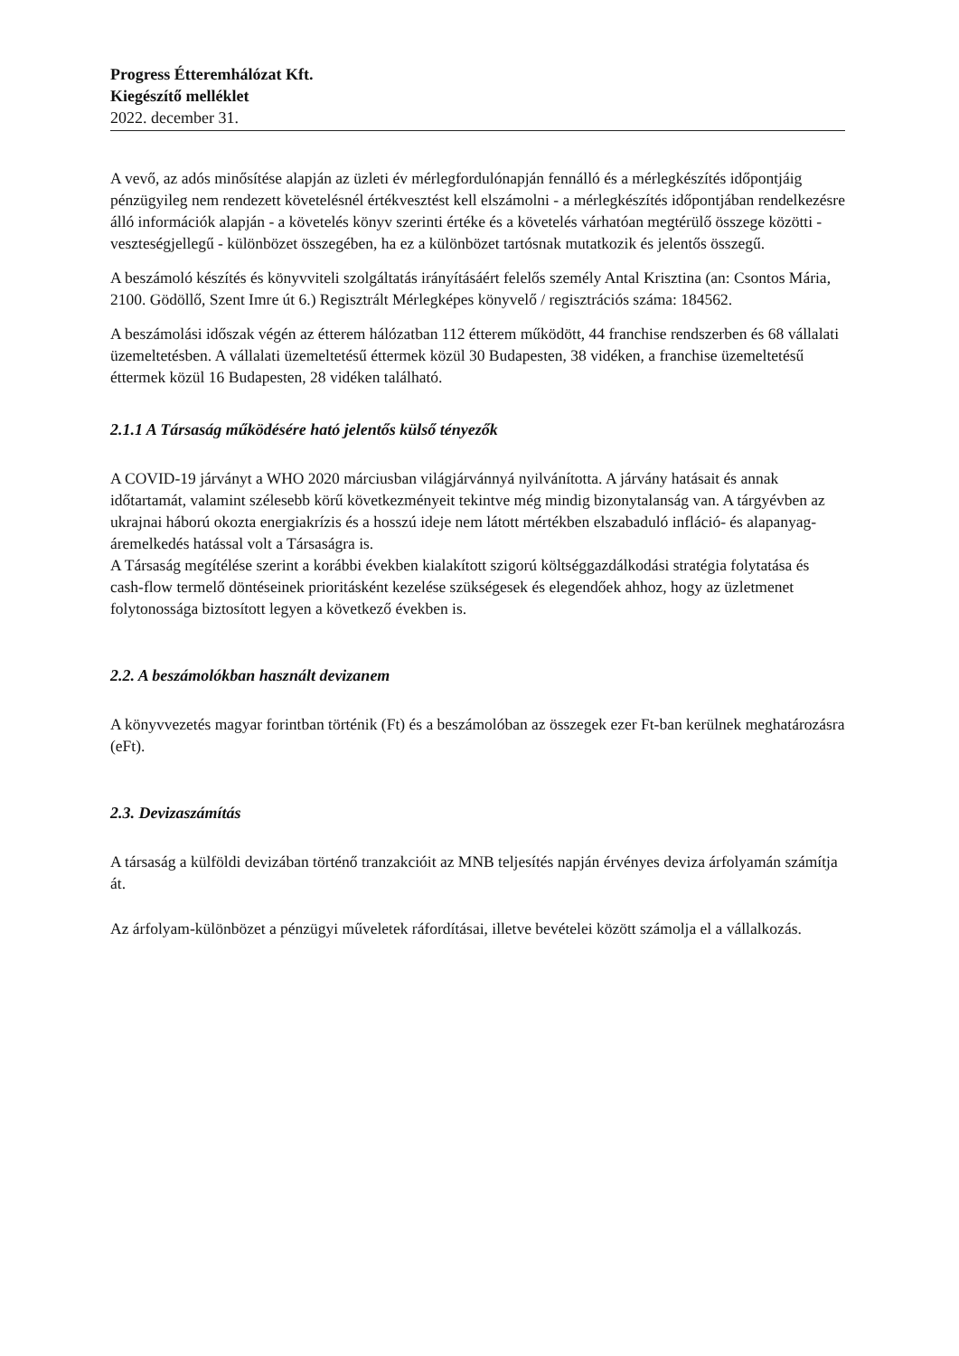Progress Étteremhálózat Kft.
Kiegészítő melléklet
2022. december 31.
A vevő, az adós minősítése alapján az üzleti év mérlegfordulónapján fennálló és a mérlegkészítés időpontjáig pénzügyileg nem rendezett követelésnél értékvesztést kell elszámolni - a mérlegkészítés időpontjában rendelkezésre álló információk alapján - a követelés könyv szerinti értéke és a követelés várhatóan megtérülő összege közötti - veszteségjellegű - különbözet összegében, ha ez a különbözet tartósnak mutatkozik és jelentős összegű.
A beszámoló készítés és könyvviteli szolgáltatás irányításáért felelős személy Antal Krisztina (an: Csontos Mária, 2100. Gödöllő, Szent Imre út 6.) Regisztrált Mérlegképes könyvelő / regisztrációs száma: 184562.
A beszámolási időszak végén az étterem hálózatban 112 étterem működött, 44 franchise rendszerben és 68 vállalati üzemeltetésben. A vállalati üzemeltetésű éttermek közül 30 Budapesten, 38 vidéken, a franchise üzemeltetésű éttermek közül 16 Budapesten, 28 vidéken található.
2.1.1 A Társaság működésére ható jelentős külső tényezők
A COVID-19 járványt a WHO 2020 márciusban világjárvánnyá nyilvánította. A járvány hatásait és annak időtartamát, valamint szélesebb körű következményeit tekintve még mindig bizonytalanság van. A tárgyévben az ukrajnai háború okozta energiakrízis és a hosszú ideje nem látott mértékben elszabaduló infláció- és alapanyag-áremelkedés hatással volt a Társaságra is.
A Társaság megítélése szerint a korábbi években kialakított szigorú költséggazdálkodási stratégia folytatása és cash-flow termelő döntéseinek prioritásként kezelése szükségesek és elegendőek ahhoz, hogy az üzletmenet folytonossága biztosított legyen a következő években is.
2.2. A beszámolókban használt devizanem
A könyvvezetés magyar forintban történik (Ft) és a beszámolóban az összegek ezer Ft-ban kerülnek meghatározásra (eFt).
2.3. Devizaszámítás
A társaság a külföldi devizában történő tranzakcióit az MNB teljesítés napján érvényes deviza árfolyamán számítja át.
Az árfolyam-különbözet a pénzügyi műveletek ráfordításai, illetve bevételei között számolja el a vállalkozás.